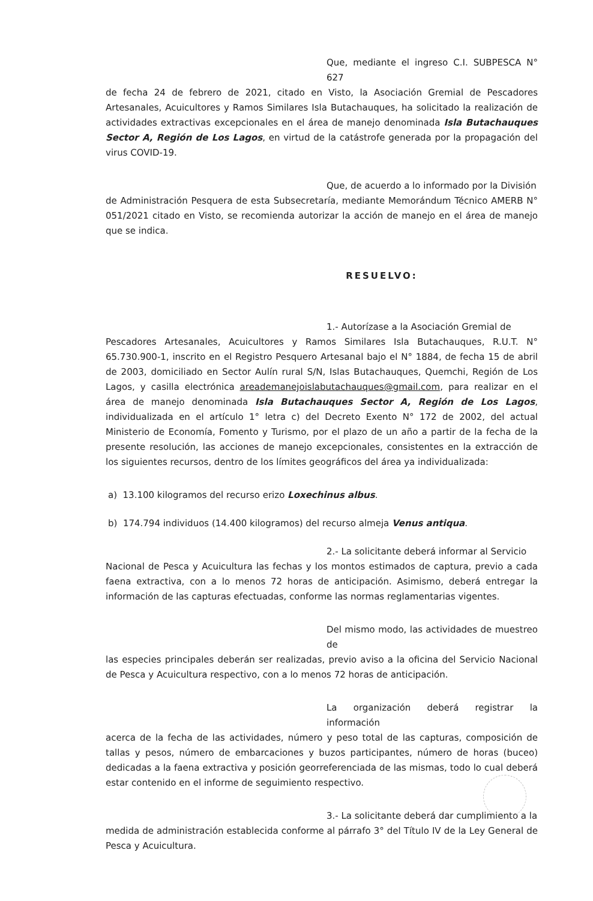Que, mediante el ingreso C.I. SUBPESCA N° 627
de fecha 24 de febrero de 2021, citado en Visto, la Asociación Gremial de Pescadores Artesanales, Acuicultores y Ramos Similares Isla Butachauques, ha solicitado la realización de actividades extractivas excepcionales en el área de manejo denominada Isla Butachauques Sector A, Región de Los Lagos, en virtud de la catástrofe generada por la propagación del virus COVID-19.
Que, de acuerdo a lo informado por la División
de Administración Pesquera de esta Subsecretaría, mediante Memorándum Técnico AMERB N° 051/2021 citado en Visto, se recomienda autorizar la acción de manejo en el área de manejo que se indica.
RESUELVO:
1.- Autorízase a la Asociación Gremial de
Pescadores Artesanales, Acuicultores y Ramos Similares Isla Butachauques, R.U.T. N° 65.730.900-1, inscrito en el Registro Pesquero Artesanal bajo el N° 1884, de fecha 15 de abril de 2003, domiciliado en Sector Aulín rural S/N, Islas Butachauques, Quemchi, Región de Los Lagos, y casilla electrónica areademanejoislabutachauques@gmail.com, para realizar en el área de manejo denominada Isla Butachauques Sector A, Región de Los Lagos, individualizada en el artículo 1° letra c) del Decreto Exento N° 172 de 2002, del actual Ministerio de Economía, Fomento y Turismo, por el plazo de un año a partir de la fecha de la presente resolución, las acciones de manejo excepcionales, consistentes en la extracción de los siguientes recursos, dentro de los límites geográficos del área ya individualizada:
a) 13.100 kilogramos del recurso erizo Loxechinus albus.
b) 174.794 individuos (14.400 kilogramos) del recurso almeja Venus antiqua.
2.- La solicitante deberá informar al Servicio
Nacional de Pesca y Acuicultura las fechas y los montos estimados de captura, previo a cada faena extractiva, con a lo menos 72 horas de anticipación. Asimismo, deberá entregar la información de las capturas efectuadas, conforme las normas reglamentarias vigentes.
Del mismo modo, las actividades de muestreo de
las especies principales deberán ser realizadas, previo aviso a la oficina del Servicio Nacional de Pesca y Acuicultura respectivo, con a lo menos 72 horas de anticipación.
La organización deberá registrar la información
acerca de la fecha de las actividades, número y peso total de las capturas, composición de tallas y pesos, número de embarcaciones y buzos participantes, número de horas (buceo) dedicadas a la faena extractiva y posición georreferenciada de las mismas, todo lo cual deberá estar contenido en el informe de seguimiento respectivo.
3.- La solicitante deberá dar cumplimiento a la
medida de administración establecida conforme al párrafo 3° del Título IV de la Ley General de Pesca y Acuicultura.